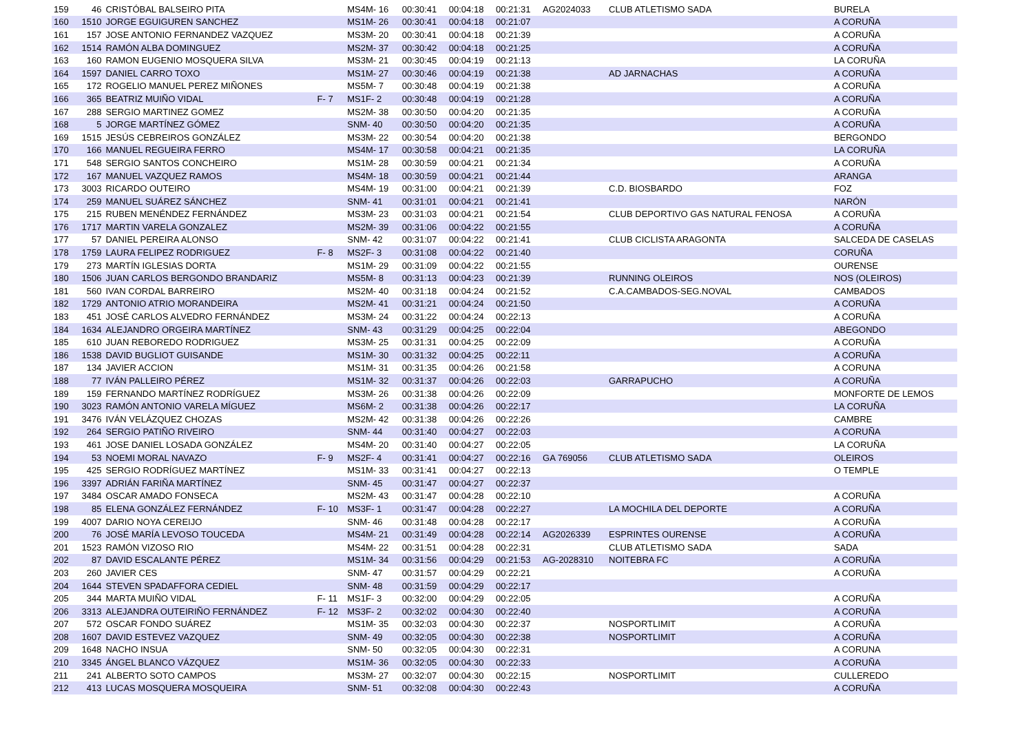| 159 | 46 | CRISTÓBAL BALSEIRO PITA | | MS4M- 16 | 00:30:41 | 00:04:18 | 00:21:31 | AG2024033 | CLUB ATLETISMO SADA | BURELA |
| 160 | 1510 | JORGE EGUIGUREN SANCHEZ | | MS1M- 26 | 00:30:41 | 00:04:18 | 00:21:07 | | | A CORUÑA |
| 161 | 157 | JOSE ANTONIO FERNANDEZ VAZQUEZ | | MS3M- 20 | 00:30:41 | 00:04:18 | 00:21:39 | | | A CORUÑA |
| 162 | 1514 | RAMÓN ALBA DOMINGUEZ | | MS2M- 37 | 00:30:42 | 00:04:18 | 00:21:25 | | | A CORUÑA |
| 163 | 160 | RAMON EUGENIO MOSQUERA SILVA | | MS3M- 21 | 00:30:45 | 00:04:19 | 00:21:13 | | | LA CORUÑA |
| 164 | 1597 | DANIEL CARRO TOXO | | MS1M- 27 | 00:30:46 | 00:04:19 | 00:21:38 | | AD JARNACHAS | A CORUÑA |
| 165 | 172 | ROGELIO MANUEL PEREZ MIÑONES | | MS5M- 7 | 00:30:48 | 00:04:19 | 00:21:38 | | | A CORUÑA |
| 166 | 365 | BEATRIZ MUIÑO VIDAL | F- 7 | MS1F- 2 | 00:30:48 | 00:04:19 | 00:21:28 | | | A CORUÑA |
| 167 | 288 | SERGIO MARTINEZ GOMEZ | | MS2M- 38 | 00:30:50 | 00:04:20 | 00:21:35 | | | A CORUÑA |
| 168 | 5 | JORGE MARTÍNEZ GÓMEZ | | SNM- 40 | 00:30:50 | 00:04:20 | 00:21:35 | | | A CORUÑA |
| 169 | 1515 | JESÚS CEBREIROS GONZÁLEZ | | MS3M- 22 | 00:30:54 | 00:04:20 | 00:21:38 | | | BERGONDO |
| 170 | 166 | MANUEL REGUEIRA FERRO | | MS4M- 17 | 00:30:58 | 00:04:21 | 00:21:35 | | | LA CORUÑA |
| 171 | 548 | SERGIO SANTOS CONCHEIRO | | MS1M- 28 | 00:30:59 | 00:04:21 | 00:21:34 | | | A CORUÑA |
| 172 | 167 | MANUEL VAZQUEZ RAMOS | | MS4M- 18 | 00:30:59 | 00:04:21 | 00:21:44 | | | ARANGA |
| 173 | 3003 | RICARDO OUTEIRO | | MS4M- 19 | 00:31:00 | 00:04:21 | 00:21:39 | | C.D. BIOSBARDO | FOZ |
| 174 | 259 | MANUEL SUÁREZ SÁNCHEZ | | SNM- 41 | 00:31:01 | 00:04:21 | 00:21:41 | | | NARÓN |
| 175 | 215 | RUBEN MENÉNDEZ FERNÁNDEZ | | MS3M- 23 | 00:31:03 | 00:04:21 | 00:21:54 | | CLUB DEPORTIVO GAS NATURAL FENOSA | A CORUÑA |
| 176 | 1717 | MARTIN VARELA GONZALEZ | | MS2M- 39 | 00:31:06 | 00:04:22 | 00:21:55 | | | A CORUÑA |
| 177 | 57 | DANIEL PEREIRA ALONSO | | SNM- 42 | 00:31:07 | 00:04:22 | 00:21:41 | | CLUB CICLISTA ARAGONTA | SALCEDA DE CASELAS |
| 178 | 1759 | LAURA FELIPEZ RODRIGUEZ | F- 8 | MS2F- 3 | 00:31:08 | 00:04:22 | 00:21:40 | | | CORUÑA |
| 179 | 273 | MARTÍN IGLESIAS DORTA | | MS1M- 29 | 00:31:09 | 00:04:22 | 00:21:55 | | | OURENSE |
| 180 | 1506 | JUAN CARLOS BERGONDO BRANDARIZ | | MS5M- 8 | 00:31:13 | 00:04:23 | 00:21:39 | | RUNNING OLEIROS | NOS (OLEIROS) |
| 181 | 560 | IVAN CORDAL BARREIRO | | MS2M- 40 | 00:31:18 | 00:04:24 | 00:21:52 | | C.A.CAMBADOS-SEG.NOVAL | CAMBADOS |
| 182 | 1729 | ANTONIO ATRIO MORANDEIRA | | MS2M- 41 | 00:31:21 | 00:04:24 | 00:21:50 | | | A CORUÑA |
| 183 | 451 | JOSÉ CARLOS ALVEDRO FERNÁNDEZ | | MS3M- 24 | 00:31:22 | 00:04:24 | 00:22:13 | | | A CORUÑA |
| 184 | 1634 | ALEJANDRO ORGEIRA MARTÍNEZ | | SNM- 43 | 00:31:29 | 00:04:25 | 00:22:04 | | | ABEGONDO |
| 185 | 610 | JUAN REBOREDO RODRIGUEZ | | MS3M- 25 | 00:31:31 | 00:04:25 | 00:22:09 | | | A CORUÑA |
| 186 | 1538 | DAVID BUGLIOT GUISANDE | | MS1M- 30 | 00:31:32 | 00:04:25 | 00:22:11 | | | A CORUÑA |
| 187 | 134 | JAVIER ACCION | | MS1M- 31 | 00:31:35 | 00:04:26 | 00:21:58 | | | A CORUNA |
| 188 | 77 | IVÁN PALLEIRO PÉREZ | | MS1M- 32 | 00:31:37 | 00:04:26 | 00:22:03 | | GARRAPUCHO | A CORUÑA |
| 189 | 159 | FERNANDO MARTÍNEZ RODRÍGUEZ | | MS3M- 26 | 00:31:38 | 00:04:26 | 00:22:09 | | | MONFORTE DE LEMOS |
| 190 | 3023 | RAMÓN ANTONIO VARELA MÍGUEZ | | MS6M- 2 | 00:31:38 | 00:04:26 | 00:22:17 | | | LA CORUÑA |
| 191 | 3476 | IVÁN VELÁZQUEZ CHOZAS | | MS2M- 42 | 00:31:38 | 00:04:26 | 00:22:26 | | | CAMBRE |
| 192 | 264 | SERGIO PATIÑO RIVEIRO | | SNM- 44 | 00:31:40 | 00:04:27 | 00:22:03 | | | A CORUÑA |
| 193 | 461 | JOSE DANIEL LOSADA GONZÁLEZ | | MS4M- 20 | 00:31:40 | 00:04:27 | 00:22:05 | | | LA CORUÑA |
| 194 | 53 | NOEMI MORAL NAVAZO | F- 9 | MS2F- 4 | 00:31:41 | 00:04:27 | 00:22:16 | GA 769056 | CLUB ATLETISMO SADA | OLEIROS |
| 195 | 425 | SERGIO RODRÍGUEZ MARTÍNEZ | | MS1M- 33 | 00:31:41 | 00:04:27 | 00:22:13 | | | O TEMPLE |
| 196 | 3397 | ADRIÁN FARIÑA MARTÍNEZ | | SNM- 45 | 00:31:47 | 00:04:27 | 00:22:37 | | | |
| 197 | 3484 | OSCAR AMADO FONSECA | | MS2M- 43 | 00:31:47 | 00:04:28 | 00:22:10 | | | A CORUÑA |
| 198 | 85 | ELENA GONZÁLEZ FERNÁNDEZ | F- 10 | MS3F- 1 | 00:31:47 | 00:04:28 | 00:22:27 | | LA MOCHILA DEL DEPORTE | A CORUÑA |
| 199 | 4007 | DARIO NOYA CEREIJO | | SNM- 46 | 00:31:48 | 00:04:28 | 00:22:17 | | | A CORUÑA |
| 200 | 76 | JOSÉ MARÍA LEVOSO TOUCEDA | | MS4M- 21 | 00:31:49 | 00:04:28 | 00:22:14 | AG2026339 | ESPRINTES OURENSE | A CORUÑA |
| 201 | 1523 | RAMÓN VIZOSO RIO | | MS4M- 22 | 00:31:51 | 00:04:28 | 00:22:31 | | CLUB ATLETISMO SADA | SADA |
| 202 | 87 | DAVID ESCALANTE PÉREZ | | MS1M- 34 | 00:31:56 | 00:04:29 | 00:21:53 | AG-2028310 | NOITEBRA FC | A CORUÑA |
| 203 | 260 | JAVIER CES | | SNM- 47 | 00:31:57 | 00:04:29 | 00:22:21 | | | A CORUÑA |
| 204 | 1644 | STEVEN SPADAFFORA CEDIEL | | SNM- 48 | 00:31:59 | 00:04:29 | 00:22:17 | | | |
| 205 | 344 | MARTA MUIÑO VIDAL | F- 11 | MS1F- 3 | 00:32:00 | 00:04:29 | 00:22:05 | | | A CORUÑA |
| 206 | 3313 | ALEJANDRA OUTEIRIÑO FERNÁNDEZ | F- 12 | MS3F- 2 | 00:32:02 | 00:04:30 | 00:22:40 | | | A CORUÑA |
| 207 | 572 | OSCAR FONDO SUÁREZ | | MS1M- 35 | 00:32:03 | 00:04:30 | 00:22:37 | | NOSPORTLIMIT | A CORUÑA |
| 208 | 1607 | DAVID ESTEVEZ VAZQUEZ | | SNM- 49 | 00:32:05 | 00:04:30 | 00:22:38 | | NOSPORTLIMIT | A CORUÑA |
| 209 | 1648 | NACHO INSUA | | SNM- 50 | 00:32:05 | 00:04:30 | 00:22:31 | | | A CORUNA |
| 210 | 3345 | ÁNGEL BLANCO VÁZQUEZ | | MS1M- 36 | 00:32:05 | 00:04:30 | 00:22:33 | | | A CORUÑA |
| 211 | 241 | ALBERTO SOTO CAMPOS | | MS3M- 27 | 00:32:07 | 00:04:30 | 00:22:15 | | NOSPORTLIMIT | CULLEREDO |
| 212 | 413 | LUCAS MOSQUERA MOSQUEIRA | | SNM- 51 | 00:32:08 | 00:04:30 | 00:22:43 | | | A CORUÑA |